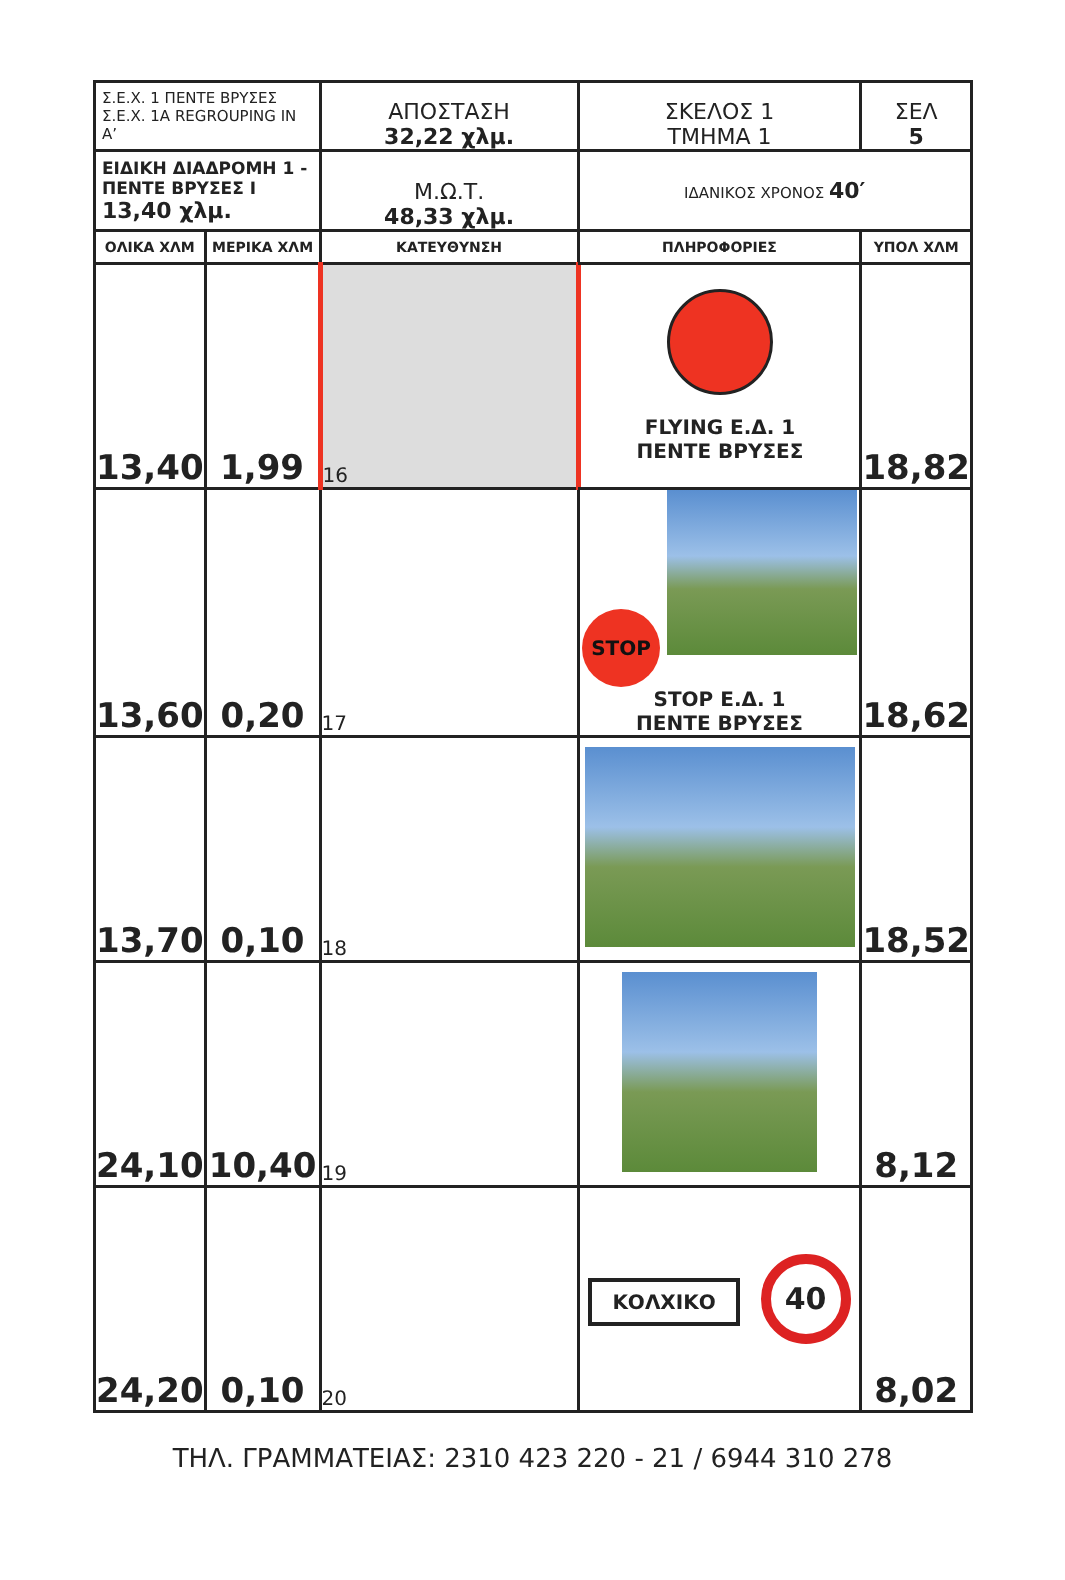| Σ.Ε.Χ. 1 ΠΕΝΤΕ ΒΡΥΣΕΣ Σ.Ε.Χ. 1Α REGROUPING IN A’ | | ΑΠΟΣΤΑΣΗ 32,22 χλμ. | | ΣΚΕΛΟΣ 1 ΤΜΗΜΑ 1 | ΣΕΛ 5 |
| ΕΙΔΙΚΗ ΔΙΑΔΡΟΜΗ 1 - ΠΕΝΤΕ ΒΡΥΣΕΣ Ι 13,40 χλμ. | | Μ.Ω.Τ. 48,33 χλμ. | | ΙΔΑΝΙΚΟΣ ΧΡΟΝΟΣ 40′ | |
| ΟΛΙΚΑ ΧΛΜ | ΜΕΡΙΚΑ ΧΛΜ | ΚΑΤΕΥΘΥΝΣΗ | ΠΛΗΡΟΦΟΡΙΕΣ | | ΥΠΟΛ ΧΛΜ |
| 13,40 | 1,99 | 16 | FLYING Ε.Δ. 1 ΠΕΝΤΕ ΒΡΥΣΕΣ | | 18,82 |
| 13,60 | 0,20 | 17 | STOP STOP Ε.Δ. 1 ΠΕΝΤΕ ΒΡΥΣΕΣ | | 18,62 |
| 13,70 | 0,10 | 18 | | | 18,52 |
| 24,10 | 10,40 | 19 | | | 8,12 |
| 24,20 | 0,10 | 20 | ΚΟΛΧΙΚΟ 40 | | 8,02 |
ΤΗΛ. ΓΡΑΜΜΑΤΕΙΑΣ: 2310 423 220 - 21 / 6944 310 278